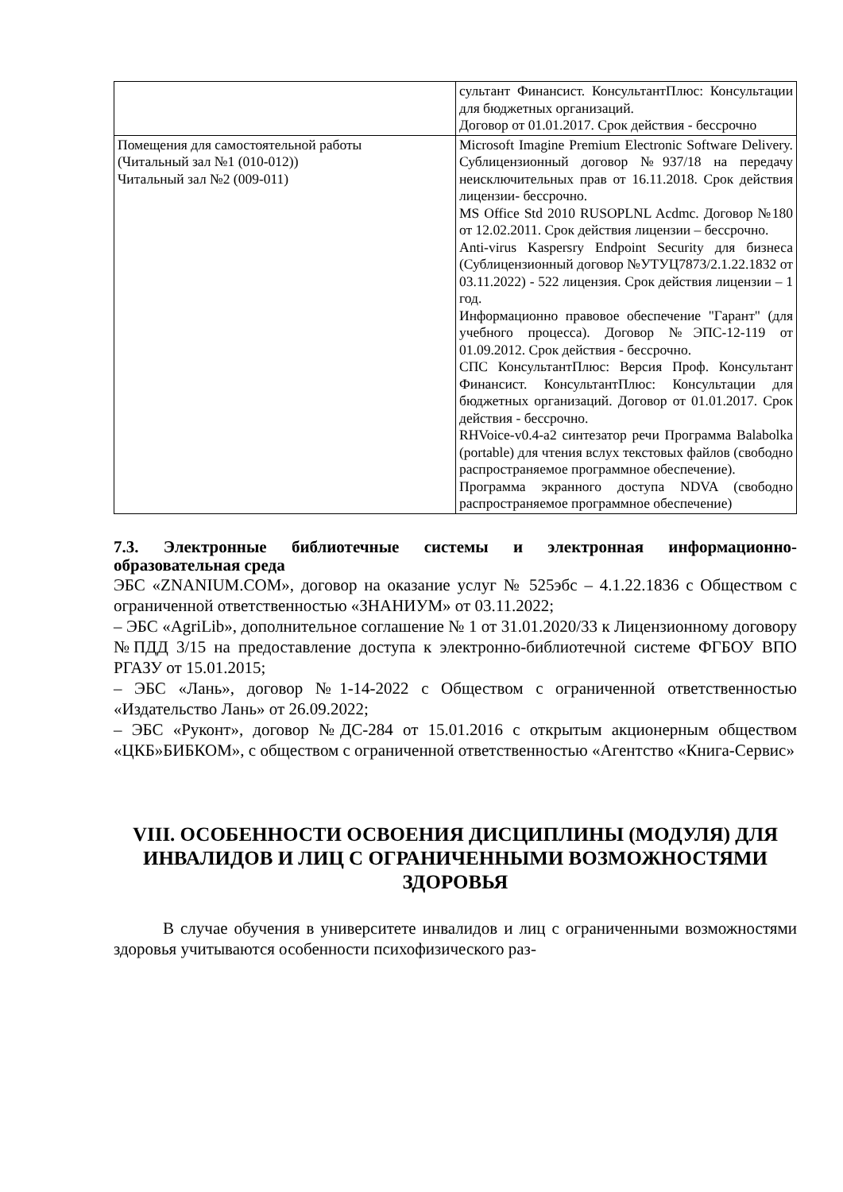| | сультант Финансист. КонсультантПлюс: Консультации для бюджетных организаций. Договор от 01.01.2017. Срок действия - бессрочно |
| Помещения для самостоятельной работы (Читальный зал №1 (010-012)) Читальный зал №2 (009-011) | Microsoft Imagine Premium Electronic Software Delivery. Сублицензионный договор №937/18 на передачу неисключительных прав от 16.11.2018. Срок действия лицензии- бессрочно. MS Office Std 2010 RUSOPLNL Acdmc. Договор №180 от 12.02.2011. Срок действия лицензии – бессрочно. Anti-virus Kaspersry Endpoint Security для бизнеса (Сублицензионный договор №УТУЦ7873/2.1.22.1832 от 03.11.2022) - 522 лицензия. Срок действия лицензии – 1 год. Информационно правовое обеспечение "Гарант" (для учебного процесса). Договор №ЭПС-12-119 от 01.09.2012. Срок действия - бессрочно. СПС КонсультантПлюс: Версия Проф. Консультант Финансист. КонсультантПлюс: Консультации для бюджетных организаций. Договор от 01.01.2017. Срок действия - бессрочно. RHVoice-v0.4-a2 синтезатор речи Программа Balabolka (portable) для чтения вслух текстовых файлов (свободно распространяемое программное обеспечение). Программа экранного доступа NDVA (свободно распространяемое программное обеспечение) |
7.3. Электронные библиотечные системы и электронная информационно-образовательная среда
ЭБС «ZNANIUM.COM», договор на оказание услуг № 525эбс – 4.1.22.1836 с Обществом с ограниченной ответственностью «ЗНАНИУМ» от 03.11.2022;
– ЭБС «AgriLib», дополнительное соглашение № 1 от 31.01.2020/33 к Лицензионному договору №ПДД 3/15 на предоставление доступа к электронно-библиотечной системе ФГБОУ ВПО РГАЗУ от 15.01.2015;
– ЭБС «Лань», договор №1-14-2022 с Обществом с ограниченной ответственностью «Издательство Лань» от 26.09.2022;
– ЭБС «Руконт», договор №ДС-284 от 15.01.2016 с открытым акционерным обществом «ЦКБ»БИБКОМ», с обществом с ограниченной ответственностью «Агентство «Книга-Сервис»
VIII. ОСОБЕННОСТИ ОСВОЕНИЯ ДИСЦИПЛИНЫ (МОДУЛЯ) ДЛЯ ИНВАЛИДОВ И ЛИЦ С ОГРАНИЧЕННЫМИ ВОЗМОЖНОСТЯМИ ЗДОРОВЬЯ
В случае обучения в университете инвалидов и лиц с ограниченными возможностями здоровья учитываются особенности психофизического раз-